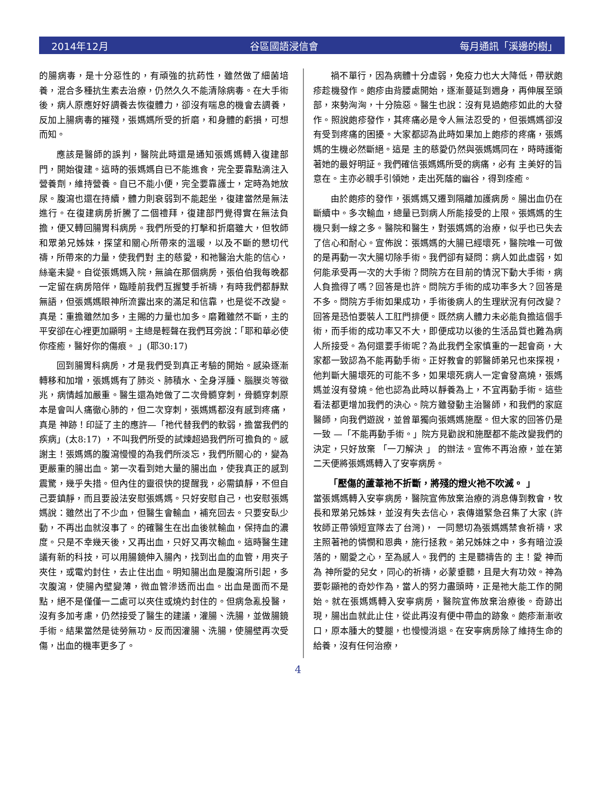2014年12月 谷區國語浸信會 每月通訊「溪邊的樹」
的腸病毒，是十分惡性的，有頑強的抗葯性，雖然做了細菌培養，混合多種抗生素去治療，仍然久久不能清除病毒。在大手術後，病人原應好好調養去恢復體力，卻沒有喘息的機會去調養，反加上腸病毒的摧殘，張媽媽所受的折磨，和身體的虧損，可想而知。
應該是醫師的誤判，醫院此時還是通知張媽媽轉入復建部門，開始復建。這時的張媽媽自已不能進食，完全要靠點滴注入營養劑，維持營養。自已不能小便，完全要靠護士，定時為她放尿。腹瀉也還在持續，體力則衰弱到不能起坐，復建當然是無法進行。在復建病房折騰了二個禮拜，復建部門覺得實在無法負擔，便又轉回腸胃科病房。我們所受的打擊和折磨雖大，但牧師和眾弟兄姊妹，探望和關心所帶來的溫暖，以及不斷的懇切代禱，所帶來的力量，使我們對 主的慈愛，和祂醫治大能的信心，絲毫未變。自從張媽媽入院，無論在那個病房，張伯伯我每晚都一定留在病房陪伴，臨睡前我們互握雙手祈禱，有時我們都靜默無語，但張媽媽眼神所流露出來的滿足和信靠，也是從不改變。真是：重擔雖然加多，主賜的力量也加多。磨難雖然不斷，主的平安卻在心裡更加顯明。主總是輕聲在我們耳旁說：「耶和華必使你痊癒，醫好你的傷痕。 」(耶30:17)
回到腸胃科病房，才是我們受到真正考驗的開始。感染逐漸轉移和加增，張媽媽有了肺炎、肺積水、全身浮腫、腦膜炎等徵兆，病情越加嚴重。醫生還為她做了二次骨髓穿刺，骨髓穿刺原本是會叫人痛徹心肺的，但二次穿刺，張媽媽都沒有感到疼痛，真是 神跡！印証了主的應許—「祂代替我們的軟弱，擔當我們的疾病」(太8:17) ，不叫我們所受的試煉超過我們所可擔負的。感謝主！張媽媽的腹瀉慢慢的為我們所淡忘，我們所關心的，變為更嚴重的腸出血。第一次看到她大量的腸出血，使我真正的感到震驚，幾乎失措。但內住的靈很快的提醒我，必需鎮靜，不但自己要鎮靜，而且要設法安慰張媽媽。只好安慰自己，也安慰張媽媽說：雖然出了不少血，但醫生會輸血，補充回去。只要安臥少動，不再出血就沒事了。的確醫生在出血後就輸血，保持血的濃度。只是不幸幾天後，又再出血，只好又再次輸血。這時醫生建議有新的科技，可以用腸鏡伸入腸內，找到出血的血管，用夾子夾住，或電灼封住，去止住出血。明知腸出血是腹瀉所引起，多次腹瀉，使腸內壁變薄，微血管滲透而出血。出血是面而不是點，絕不是僅僅一二處可以夾住或燒灼封住的。但病急亂投醫，沒有多加考慮，仍然接受了醫生的建議，灌腸、洗腸，並做腸鏡手術。結果當然是徒勞無功。反而因灌腸、洗腸，使腸壁再次受傷，出血的機率更多了。
禍不單行，因為病體十分虛弱，免疫力也大大降低，帶狀皰疹趁機發作。皰疹由背腰處開始，逐漸蔓延到週身，再伸展至頭部，來勢洶洶，十分險惡。醫生也說：沒有見過皰疹如此的大發作。照說皰疹發作，其疼痛必是令人無法忍受的，但張媽媽卻沒有受到疼痛的困擾。大家都認為此時如果加上皰疹的疼痛，張媽媽的生機必然斷絕。這是 主的慈愛仍然與張媽媽同在，時時護衛著她的最好明証。我們確信張媽媽所受的病痛，必有 主美好的旨意在。主亦必親手引領她，走出死蔭的幽谷，得到痊癒。
由於皰疹的發作，張媽媽又遷到隔離加護病房。腸出血仍在斷續中。多次輸血，總量已到病人所能接受的上限。張媽媽的生機只剩一線之多。醫院和醫生，對張媽媽的治療，似乎也已失去了信心和耐心。宣佈說：張媽媽的大腸已經壞死，醫院唯一可做的是再動一次大腸切除手術。我們卻有疑問：病人如此虛弱，如何能承受再一次的大手術？問院方在目前的情況下動大手術，病人負擔得了嗎？回答是也許。問院方手術的成功率多大？回答是不多。問院方手術如果成功，手術後病人的生理狀況有何改變？回答是恐怕要裝人工肛門排便。既然病人體力未必能負擔這個手術，而手術的成功率又不大，即便成功以後的生活品質也難為病人所接受。為何還要手術呢？為此我們全家慎重的一起會商，大家都一致認為不能再動手術。正好教會的郭醫師弟兄也來探視，他判斷大腸壞死的可能不多，如果壞死病人一定會發高燒，張媽媽並沒有發燒。他也認為此時以靜養為上，不宜再動手術。這些看法都更增加我們的決心。院方雖發動主治醫師，和我們的家庭醫師，向我們遊說，並曾單獨向張媽媽施壓。但大家的回答仍是一致 —「不能再動手術。」院方見勸說和施壓都不能改變我們的決定，只好放棄 「一刀解決 」 的辦法。宣佈不再治療，並在第二天便將張媽媽轉入了安寧病房。
「壓傷的蘆葦祂不折斷，將殘的燈火祂不吹滅。 」
當張媽媽轉入安寧病房，醫院宣佈放棄治療的消息傳到教會，牧長和眾弟兄姊妹，並沒有失去信心，袁傳道緊急召集了大家 (許牧師正帶領短宣隊去了台灣)， 一同懇切為張媽媽禁食祈禱，求 主照著祂的憐憫和恩典，施行拯救。弟兄姊妹之中，多有暗泣淚落的，關愛之心，至為感人。我們的 主是聽禱告的 主！愛 神而為 神所愛的兒女，同心的祈禱，必蒙垂聽，且是大有功效。神為要彰顯祂的奇妙作為，當人的努力盡頭時，正是祂大能工作的開始。就在張媽媽轉入安寧病房，醫院宣佈放棄治療後。奇跡出現，腸出血就此止住，從此再沒有便中帶血的跡象。皰疹漸漸收口，原本腫大的雙腿，也慢慢消退。在安寧病房除了維持生命的給養，沒有任何治療，
4